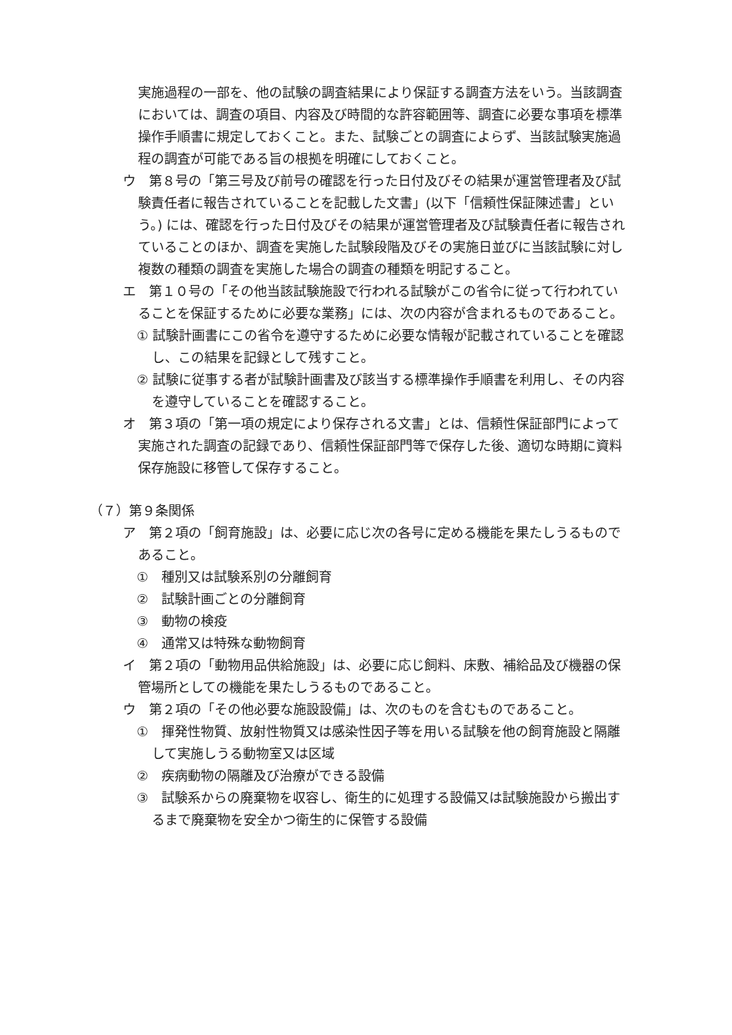実施過程の一部を、他の試験の調査結果により保証する調査方法をいう。当該調査においては、調査の項目、内容及び時間的な許容範囲等、調査に必要な事項を標準操作手順書に規定しておくこと。また、試験ごとの調査によらず、当該試験実施過程の調査が可能である旨の根拠を明確にしておくこと。
ウ　第８号の「第三号及び前号の確認を行った日付及びその結果が運営管理者及び試験責任者に報告されていることを記載した文書」(以下「信頼性保証陳述書」という。) には、確認を行った日付及びその結果が運営管理者及び試験責任者に報告されていることのほか、調査を実施した試験段階及びその実施日並びに当該試験に対し複数の種類の調査を実施した場合の調査の種類を明記すること。
エ　第１０号の「その他当該試験施設で行われる試験がこの省令に従って行われていることを保証するために必要な業務」には、次の内容が含まれるものであること。
① 試験計画書にこの省令を遵守するために必要な情報が記載されていることを確認し、この結果を記録として残すこと。
② 試験に従事する者が試験計画書及び該当する標準操作手順書を利用し、その内容を遵守していることを確認すること。
オ　第３項の「第一項の規定により保存される文書」とは、信頼性保証部門によって実施された調査の記録であり、信頼性保証部門等で保存した後、適切な時期に資料保存施設に移管して保存すること。
（７）第９条関係
ア　第２項の「飼育施設」は、必要に応じ次の各号に定める機能を果たしうるものであること。
①　種別又は試験系別の分離飼育
②　試験計画ごとの分離飼育
③　動物の検疫
④　通常又は特殊な動物飼育
イ　第２項の「動物用品供給施設」は、必要に応じ飼料、床敷、補給品及び機器の保管場所としての機能を果たしうるものであること。
ウ　第２項の「その他必要な施設設備」は、次のものを含むものであること。
①　揮発性物質、放射性物質又は感染性因子等を用いる試験を他の飼育施設と隔離して実施しうる動物室又は区域
②　疾病動物の隔離及び治療ができる設備
③　試験系からの廃棄物を収容し、衛生的に処理する設備又は試験施設から搬出するまで廃棄物を安全かつ衛生的に保管する設備